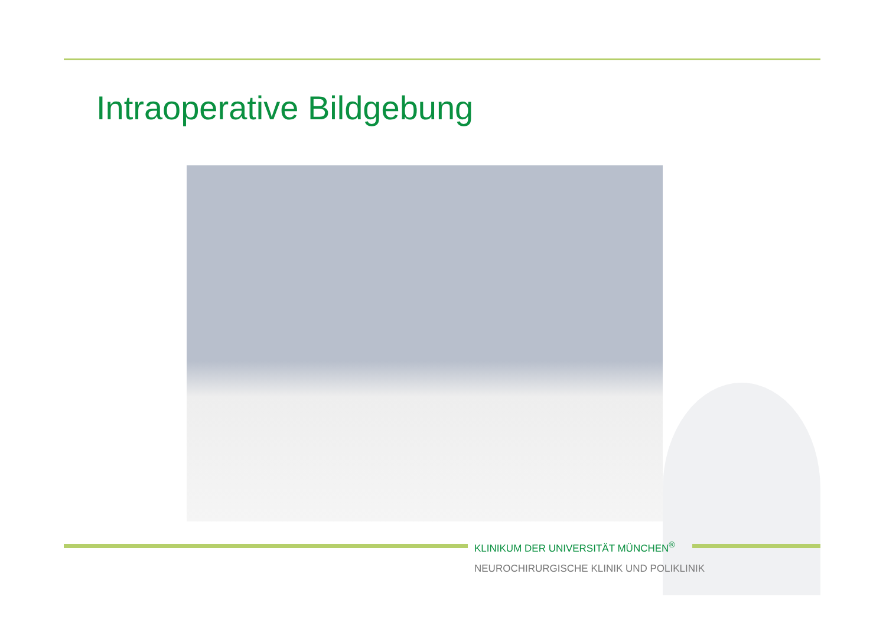Intraoperative Bildgebung
KLINIKUM DER UNIVERSITÄT MÜNCHEN<sup>®</sup>
NEUROCHIRURGISCHE KLINIK UND POLIKLINIK